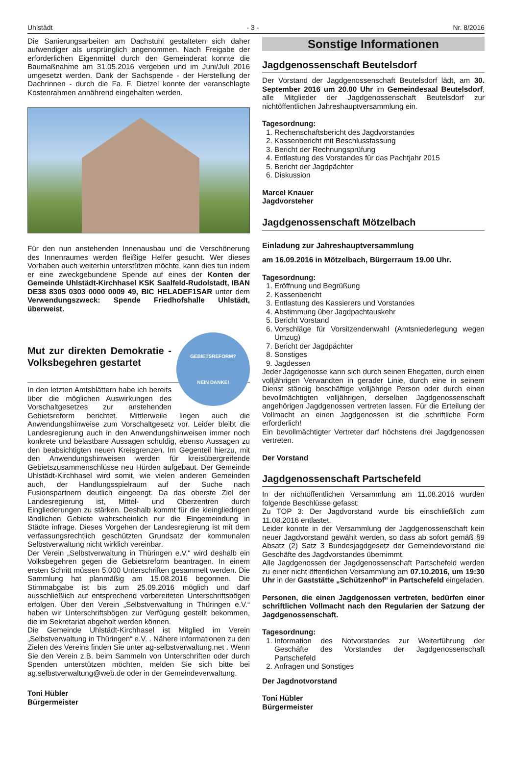Uhlstädt - 3 - Nr. 8/2016
Die Sanierungsarbeiten am Dachstuhl gestalteten sich daher aufwendiger als ursprünglich angenommen. Nach Freigabe der erforderlichen Eigenmittel durch den Gemeinderat konnte die Baumaßnahme am 31.05.2016 vergeben und im Juni/Juli 2016 umgesetzt werden. Dank der Sachspende - der Herstellung der Dachrinnen - durch die Fa. F. Dietzel konnte der veranschlagte Kostenrahmen annährend eingehalten werden.
Für den nun anstehenden Innenausbau und die Verschönerung des Innenraumes werden fleißige Helfer gesucht. Wer dieses Vorhaben auch weiterhin unterstützen möchte, kann dies tun indem er eine zweckgebundene Spende auf eines der Konten der Gemeinde Uhlstädt-Kirchhasel KSK Saalfeld-Rudolstadt, IBAN DE38 8305 0303 0000 0009 49, BIC HELADEF1SAR unter dem Verwendungszweck: Spende Friedhofshalle Uhlstädt, überweist.
GEBIETSREFORM?
NEIN DANKE!
Mut zur direkten Demokratie - Volksbegehren gestartet
In den letzten Amtsblättern habe ich bereits über die möglichen Auswirkungen des Vorschaltgesetzes zur anstehenden Gebietsreform berichtet. Mittlerweile liegen auch die Anwendungshinweise zum Vorschaltgesetz vor. Leider bleibt die Landesregierung auch in den Anwendungshinweisen immer noch konkrete und belastbare Aussagen schuldig, ebenso Aussagen zu den beabsichtigten neuen Kreisgrenzen. Im Gegenteil hierzu, mit den Anwendungshinweisen werden für kreisübergreifende Gebietszusammenschlüsse neu Hürden aufgebaut. Der Gemeinde Uhlstädt-Kirchhasel wird somit, wie vielen anderen Gemeinden auch, der Handlungsspielraum auf der Suche nach Fusionspartnern deutlich eingeengt. Da das oberste Ziel der Landesregierung ist, Mittel- und Oberzentren durch Eingliederungen zu stärken. Deshalb kommt für die kleingliedrigen ländlichen Gebiete wahrscheinlich nur die Eingemeindung in Städte infrage. Dieses Vorgehen der Landesregierung ist mit dem verfassungsrechtlich geschützten Grundsatz der kommunalen Selbstverwaltung nicht wirklich vereinbar.
Der Verein „Selbstverwaltung in Thüringen e.V.“ wird deshalb ein Volksbegehren gegen die Gebietsreform beantragen. In einem ersten Schritt müssen 5.000 Unterschriften gesammelt werden. Die Sammlung hat planmäßig am 15.08.2016 begonnen. Die Stimmabgabe ist bis zum 25.09.2016 möglich und darf ausschließlich auf entsprechend vorbereiteten Unterschriftsbögen erfolgen. Über den Verein „Selbstverwaltung in Thüringen e.V.“ haben wir Unterschriftsbögen zur Verfügung gestellt bekommen, die im Sekretariat abgeholt werden können.
Die Gemeinde Uhlstädt-Kirchhasel ist Mitglied im Verein „Selbstverwaltung in Thüringen“ e.V. . Nähere Informationen zu den Zielen des Vereins finden Sie unter ag-selbstverwaltung.net . Wenn Sie den Verein z.B. beim Sammeln von Unterschriften oder durch Spenden unterstützen möchten, melden Sie sich bitte bei ag.selbstverwaltung@web.de oder in der Gemeindeverwaltung.
Toni Hübler
Bürgermeister
Sonstige Informationen
Jagdgenossenschaft Beutelsdorf
Der Vorstand der Jagdgenossenschaft Beutelsdorf lädt, am 30. September 2016 um 20.00 Uhr im Gemeindesaal Beutelsdorf, alle Mitglieder der Jagdgenossenschaft Beutelsdorf zur nichtöffentlichen Jahreshauptversammlung ein.
Tagesordnung:
1. Rechenschaftsbericht des Jagdvorstandes
2. Kassenbericht mit Beschlussfassung
3. Bericht der Rechnungsprüfung
4. Entlastung des Vorstandes für das Pachtjahr 2015
5. Bericht der Jagdpächter
6. Diskussion
Marcel Knauer
Jagdvorsteher
Jagdgenossenschaft Mötzelbach
Einladung zur Jahreshauptversammlung
am 16.09.2016 in Mötzelbach, Bürgerraum 19.00 Uhr.
Tagesordnung:
1. Eröffnung und Begrüßung
2. Kassenbericht
3. Entlastung des Kassierers und Vorstandes
4. Abstimmung über Jagdpachtauskehr
5. Bericht Vorstand
6. Vorschläge für Vorsitzendenwahl (Amtsniederlegung wegen Umzug)
7. Bericht der Jagdpächter
8. Sonstiges
9. Jagdessen
Jeder Jagdgenosse kann sich durch seinen Ehegatten, durch einen volljährigen Verwandten in gerader Linie, durch eine in seinem Dienst ständig beschäftige volljährige Person oder durch einen bevollmächtigten volljährigen, derselben Jagdgenossenschaft angehörigen Jagdgenossen vertreten lassen. Für die Erteilung der Vollmacht an einen Jagdgenossen ist die schriftliche Form erforderlich!
Ein bevollmächtigter Vertreter darf höchstens drei Jagdgenossen vertreten.
Der Vorstand
Jagdgenossenschaft Partschefeld
In der nichtöffentlichen Versammlung am 11.08.2016 wurden folgende Beschlüsse gefasst:
Zu TOP 3: Der Jagdvorstand wurde bis einschließlich zum 11.08.2016 entlastet.
Leider konnte in der Versammlung der Jagdgenossenschaft kein neuer Jagdvorstand gewählt werden, so dass ab sofort gemäß §9 Absatz (2) Satz 3 Bundesjagdgesetz der Gemeindevorstand die Geschäfte des Jagdvorstandes übernimmt.
Alle Jagdgenossen der Jagdgenossenschaft Partschefeld werden zu einer nicht öffentlichen Versammlung am 07.10.2016, um 19:30 Uhr in der Gaststätte „Schützenhof“ in Partschefeld eingeladen.
Personen, die einen Jagdgenossen vertreten, bedürfen einer schriftlichen Vollmacht nach den Regularien der Satzung der Jagdgenossenschaft.
Tagesordnung:
1. Information des Notvorstandes zur Weiterführung der Geschäfte des Vorstandes der Jagdgenossenschaft Partschefeld
2. Anfragen und Sonstiges
Der Jagdnotvorstand
Toni Hübler
Bürgermeister